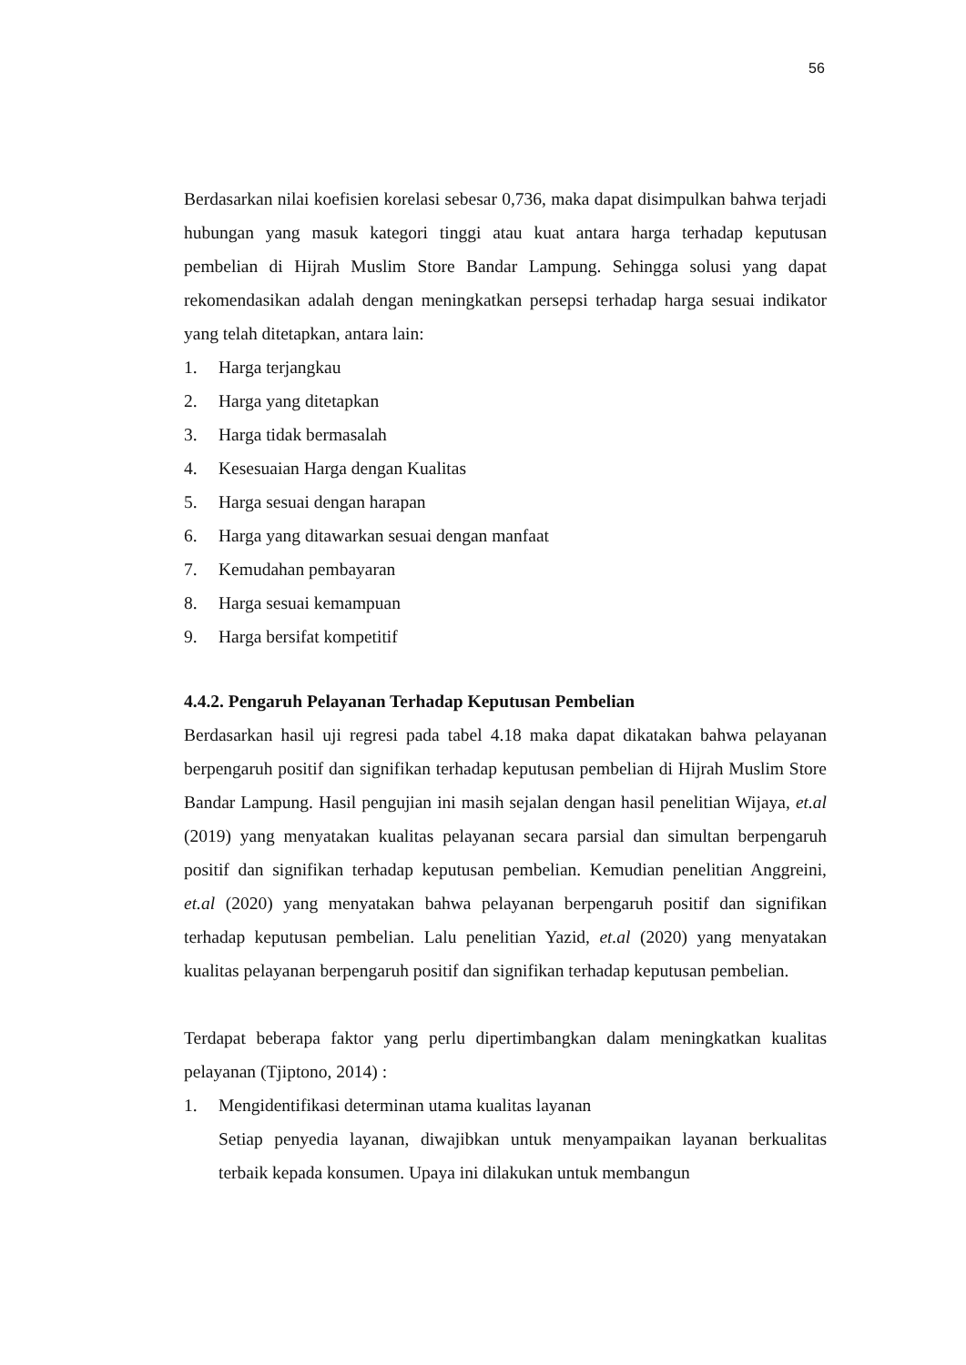56
Berdasarkan nilai koefisien korelasi sebesar 0,736, maka dapat disimpulkan bahwa terjadi hubungan yang masuk kategori tinggi atau kuat antara harga terhadap keputusan pembelian di Hijrah Muslim Store Bandar Lampung. Sehingga solusi yang dapat rekomendasikan adalah dengan meningkatkan persepsi terhadap harga sesuai indikator yang telah ditetapkan, antara lain:
1. Harga terjangkau
2. Harga yang ditetapkan
3. Harga tidak bermasalah
4. Kesesuaian Harga dengan Kualitas
5. Harga sesuai dengan harapan
6. Harga yang ditawarkan sesuai dengan manfaat
7. Kemudahan pembayaran
8. Harga sesuai kemampuan
9. Harga bersifat kompetitif
4.4.2. Pengaruh Pelayanan Terhadap Keputusan Pembelian
Berdasarkan hasil uji regresi pada tabel 4.18 maka dapat dikatakan bahwa pelayanan berpengaruh positif dan signifikan terhadap keputusan pembelian di Hijrah Muslim Store Bandar Lampung. Hasil pengujian ini masih sejalan dengan hasil penelitian Wijaya, et.al (2019) yang menyatakan kualitas pelayanan secara parsial dan simultan berpengaruh positif dan signifikan terhadap keputusan pembelian. Kemudian penelitian Anggreini, et.al (2020) yang menyatakan bahwa pelayanan berpengaruh positif dan signifikan terhadap keputusan pembelian. Lalu penelitian Yazid, et.al (2020) yang menyatakan kualitas pelayanan berpengaruh positif dan signifikan terhadap keputusan pembelian.
Terdapat beberapa faktor yang perlu dipertimbangkan dalam meningkatkan kualitas pelayanan (Tjiptono, 2014) :
1. Mengidentifikasi determinan utama kualitas layanan
Setiap penyedia layanan, diwajibkan untuk menyampaikan layanan berkualitas terbaik kepada konsumen. Upaya ini dilakukan untuk membangun